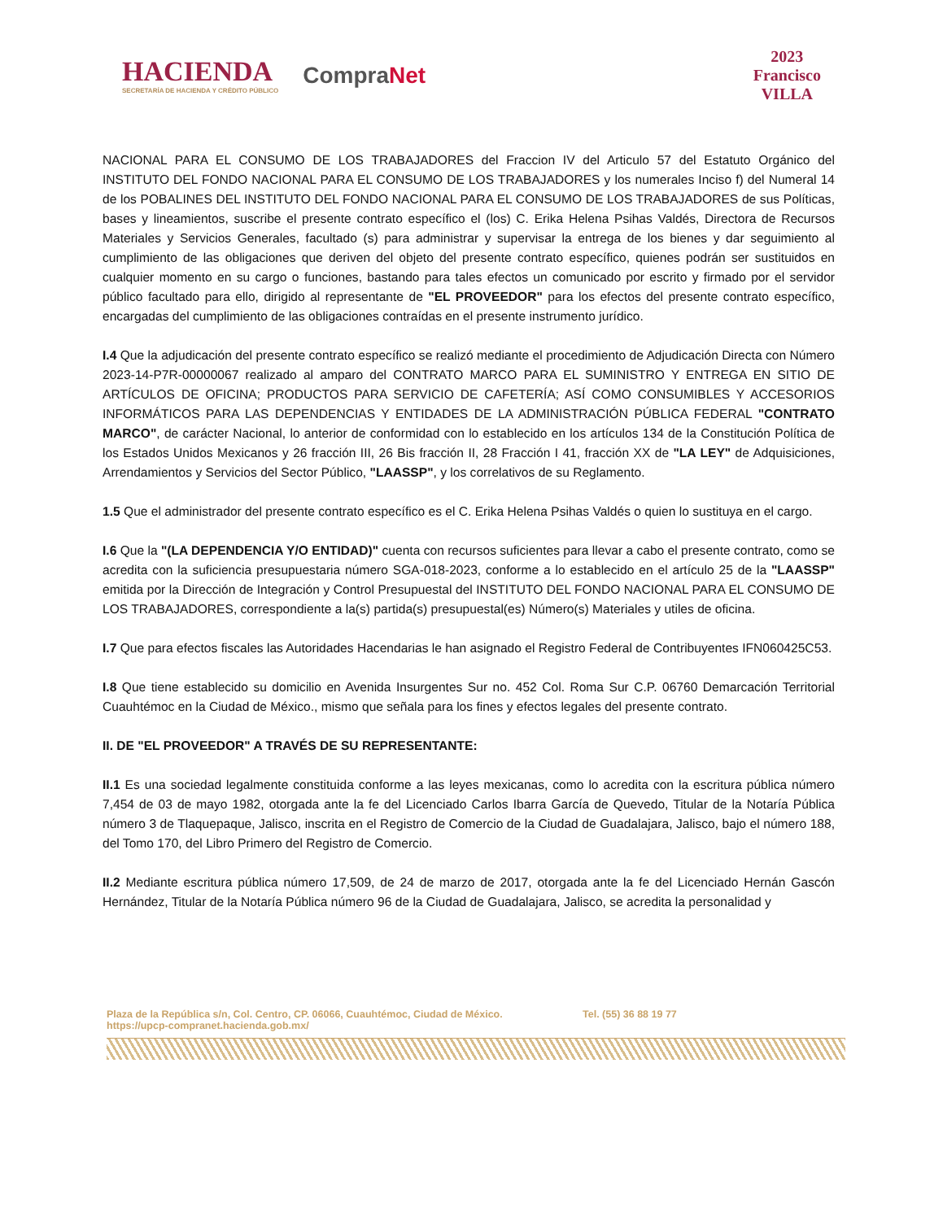HACIENDA
SECRETARÍA DE HACIENDA Y CRÉDITO PÚBLICO
CompraNet
2023
Francisco
VILLA
NACIONAL PARA EL CONSUMO DE LOS TRABAJADORES del Fraccion IV del Articulo 57 del Estatuto Orgánico del INSTITUTO DEL FONDO NACIONAL PARA EL CONSUMO DE LOS TRABAJADORES y los numerales Inciso f) del Numeral 14 de los POBALINES DEL INSTITUTO DEL FONDO NACIONAL PARA EL CONSUMO DE LOS TRABAJADORES de sus Políticas, bases y lineamientos, suscribe el presente contrato específico el (los) C. Erika Helena Psihas Valdés, Directora de Recursos Materiales y Servicios Generales, facultado (s) para administrar y supervisar la entrega de los bienes y dar seguimiento al cumplimiento de las obligaciones que deriven del objeto del presente contrato específico, quienes podrán ser sustituidos en cualquier momento en su cargo o funciones, bastando para tales efectos un comunicado por escrito y firmado por el servidor público facultado para ello, dirigido al representante de "EL PROVEEDOR" para los efectos del presente contrato específico, encargadas del cumplimiento de las obligaciones contraídas en el presente instrumento jurídico.
I.4 Que la adjudicación del presente contrato específico se realizó mediante el procedimiento de Adjudicación Directa con Número 2023-14-P7R-00000067 realizado al amparo del CONTRATO MARCO PARA EL SUMINISTRO Y ENTREGA EN SITIO DE ARTÍCULOS DE OFICINA; PRODUCTOS PARA SERVICIO DE CAFETERÍA; ASÍ COMO CONSUMIBLES Y ACCESORIOS INFORMÁTICOS PARA LAS DEPENDENCIAS Y ENTIDADES DE LA ADMINISTRACIÓN PÚBLICA FEDERAL "CONTRATO MARCO", de carácter Nacional, lo anterior de conformidad con lo establecido en los artículos 134 de la Constitución Política de los Estados Unidos Mexicanos y 26 fracción III, 26 Bis fracción II, 28 Fracción I 41, fracción XX de "LA LEY" de Adquisiciones, Arrendamientos y Servicios del Sector Público, "LAASSP", y los correlativos de su Reglamento.
1.5 Que el administrador del presente contrato específico es el C. Erika Helena Psihas Valdés o quien lo sustituya en el cargo.
I.6 Que la "(LA DEPENDENCIA Y/O ENTIDAD)" cuenta con recursos suficientes para llevar a cabo el presente contrato, como se acredita con la suficiencia presupuestaria número SGA-018-2023, conforme a lo establecido en el artículo 25 de la "LAASSP" emitida por la Dirección de Integración y Control Presupuestal del INSTITUTO DEL FONDO NACIONAL PARA EL CONSUMO DE LOS TRABAJADORES, correspondiente a la(s) partida(s) presupuestal(es) Número(s) Materiales y utiles de oficina.
I.7 Que para efectos fiscales las Autoridades Hacendarias le han asignado el Registro Federal de Contribuyentes IFN060425C53.
I.8 Que tiene establecido su domicilio en Avenida Insurgentes Sur no. 452 Col. Roma Sur C.P. 06760 Demarcación Territorial Cuauhtémoc en la Ciudad de México., mismo que señala para los fines y efectos legales del presente contrato.
II. DE "EL PROVEEDOR" A TRAVÉS DE SU REPRESENTANTE:
II.1 Es una sociedad legalmente constituida conforme a las leyes mexicanas, como lo acredita con la escritura pública número 7,454 de 03 de mayo 1982, otorgada ante la fe del Licenciado Carlos Ibarra García de Quevedo, Titular de la Notaría Pública número 3 de Tlaquepaque, Jalisco, inscrita en el Registro de Comercio de la Ciudad de Guadalajara, Jalisco, bajo el número 188, del Tomo 170, del Libro Primero del Registro de Comercio.
II.2 Mediante escritura pública número 17,509, de 24 de marzo de 2017, otorgada ante la fe del Licenciado Hernán Gascón Hernández, Titular de la Notaría Pública número 96 de la Ciudad de Guadalajara, Jalisco, se acredita la personalidad y
Plaza de la República s/n, Col. Centro, CP. 06066, Cuauhtémoc, Ciudad de México. Tel. (55) 36 88 19 77
https://upcp-compranet.hacienda.gob.mx/